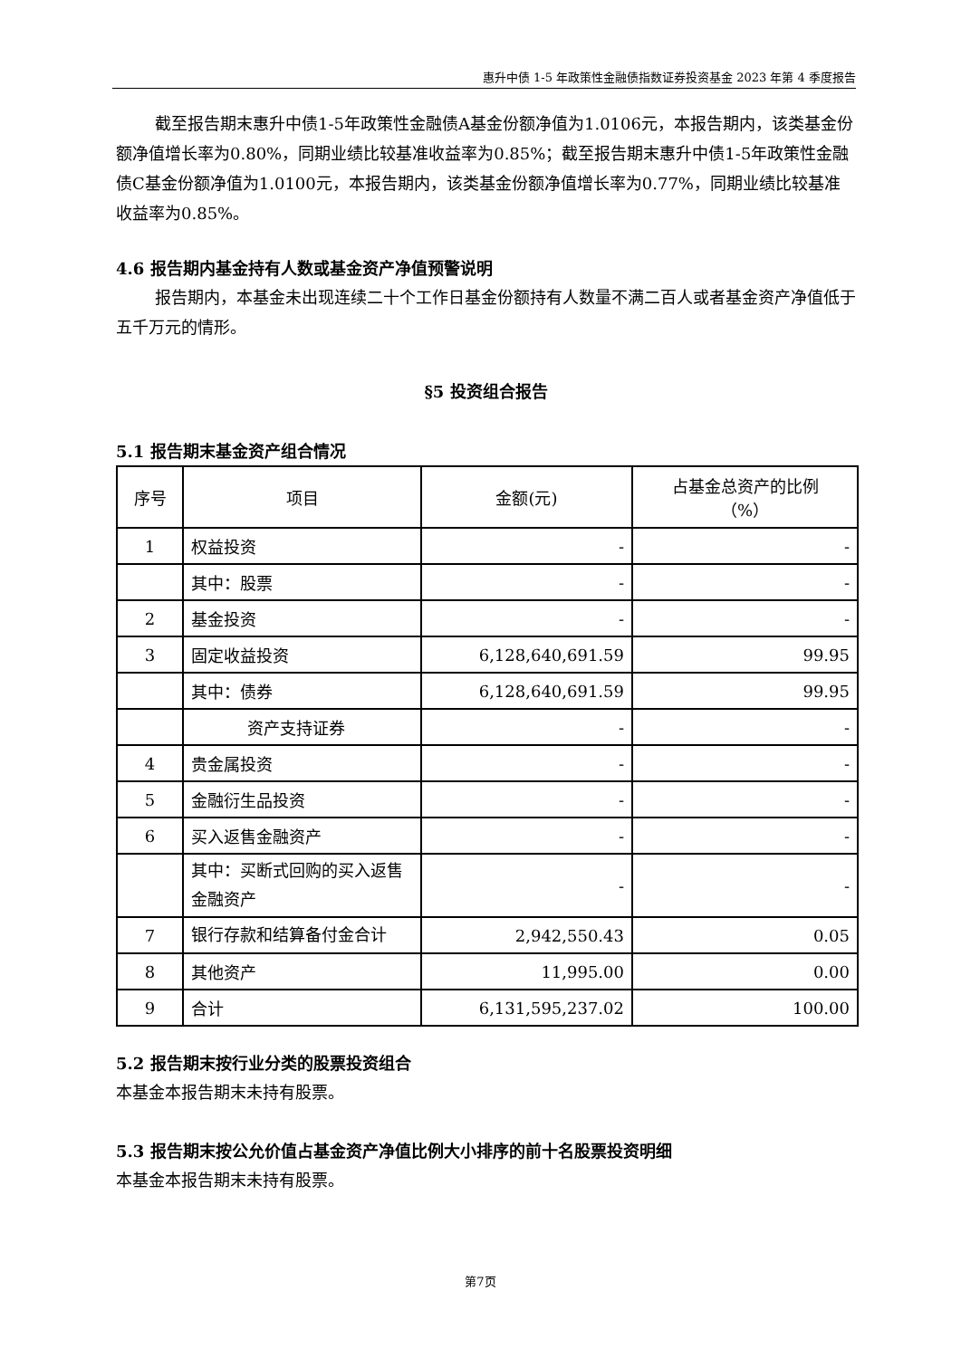惠升中债 1-5 年政策性金融债指数证券投资基金 2023 年第 4 季度报告
截至报告期末惠升中债1-5年政策性金融债A基金份额净值为1.0106元，本报告期内，该类基金份额净值增长率为0.80%，同期业绩比较基准收益率为0.85%；截至报告期末惠升中债1-5年政策性金融债C基金份额净值为1.0100元，本报告期内，该类基金份额净值增长率为0.77%，同期业绩比较基准收益率为0.85%。
4.6 报告期内基金持有人数或基金资产净值预警说明
报告期内，本基金未出现连续二十个工作日基金份额持有人数量不满二百人或者基金资产净值低于五千万元的情形。
§5 投资组合报告
5.1 报告期末基金资产组合情况
| 序号 | 项目 | 金额(元) | 占基金总资产的比例 （%） |
| --- | --- | --- | --- |
| 1 | 权益投资 | - | - |
| | 其中：股票 | - | - |
| 2 | 基金投资 | - | - |
| 3 | 固定收益投资 | 6,128,640,691.59 | 99.95 |
| | 其中：债券 | 6,128,640,691.59 | 99.95 |
| | 资产支持证券 | - | - |
| 4 | 贵金属投资 | - | - |
| 5 | 金融衍生品投资 | - | - |
| 6 | 买入返售金融资产 | - | - |
| | 其中：买断式回购的买入返售金融资产 | - | - |
| 7 | 银行存款和结算备付金合计 | 2,942,550.43 | 0.05 |
| 8 | 其他资产 | 11,995.00 | 0.00 |
| 9 | 合计 | 6,131,595,237.02 | 100.00 |
5.2 报告期末按行业分类的股票投资组合
本基金本报告期末未持有股票。
5.3 报告期末按公允价值占基金资产净值比例大小排序的前十名股票投资明细
本基金本报告期末未持有股票。
第7页